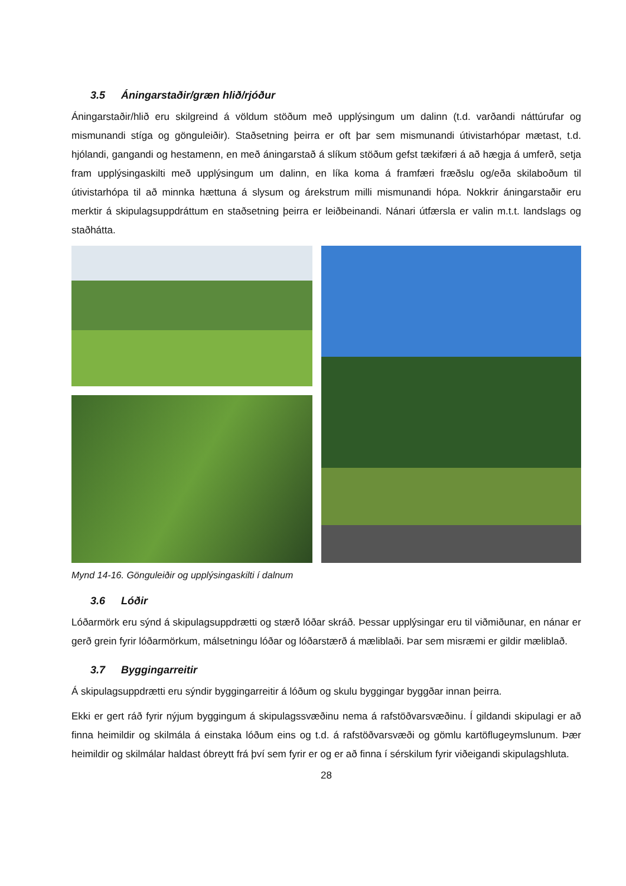3.5 Áningarstaðir/græn hlið/rjóður
Áningarstaðir/hlið eru skilgreind á völdum stöðum með upplýsingum um dalinn (t.d. varðandi náttúrufar og mismunandi stíga og gönguleiðir). Staðsetning þeirra er oft þar sem mismunandi útivistarhópar mætast, t.d. hjólandi, gangandi og hestamenn, en með áningarstað á slíkum stöðum gefst tækifæri á að hægja á umferð, setja fram upplýsingaskilti með upplýsingum um dalinn, en líka koma á framfæri fræðslu og/eða skilaboðum til útivistarhópa til að minnka hættuna á slysum og árekstrum milli mismunandi hópa. Nokkrir áningarstaðir eru merktir á skipulagsuppdráttum en staðsetning þeirra er leiðbeinandi. Nánari útfærsla er valin m.t.t. landslags og staðhátta.
Mynd 14-16. Gönguleiðir og upplýsingaskilti í dalnum
3.6 Lóðir
Lóðarmörk eru sýnd á skipulagsuppdrætti og stærð lóðar skráð. Þessar upplýsingar eru til viðmiðunar, en nánar er gerð grein fyrir lóðarmörkum, málsetningu lóðar og lóðarstærð á mæliblaði. Þar sem misræmi er gildir mæliblað.
3.7 Byggingarreitir
Á skipulagsuppdrætti eru sýndir byggingarreitir á lóðum og skulu byggingar byggðar innan þeirra.
Ekki er gert ráð fyrir nýjum byggingum á skipulagssvæðinu nema á rafstöðvarsvæðinu. Í gildandi skipulagi er að finna heimildir og skilmála á einstaka lóðum eins og t.d. á rafstöðvarsvæði og gömlu kartöflugeymslunum. Þær heimildir og skilmálar haldast óbreytt frá því sem fyrir er og er að finna í sérskilum fyrir viðeigandi skipulagshluta.
28